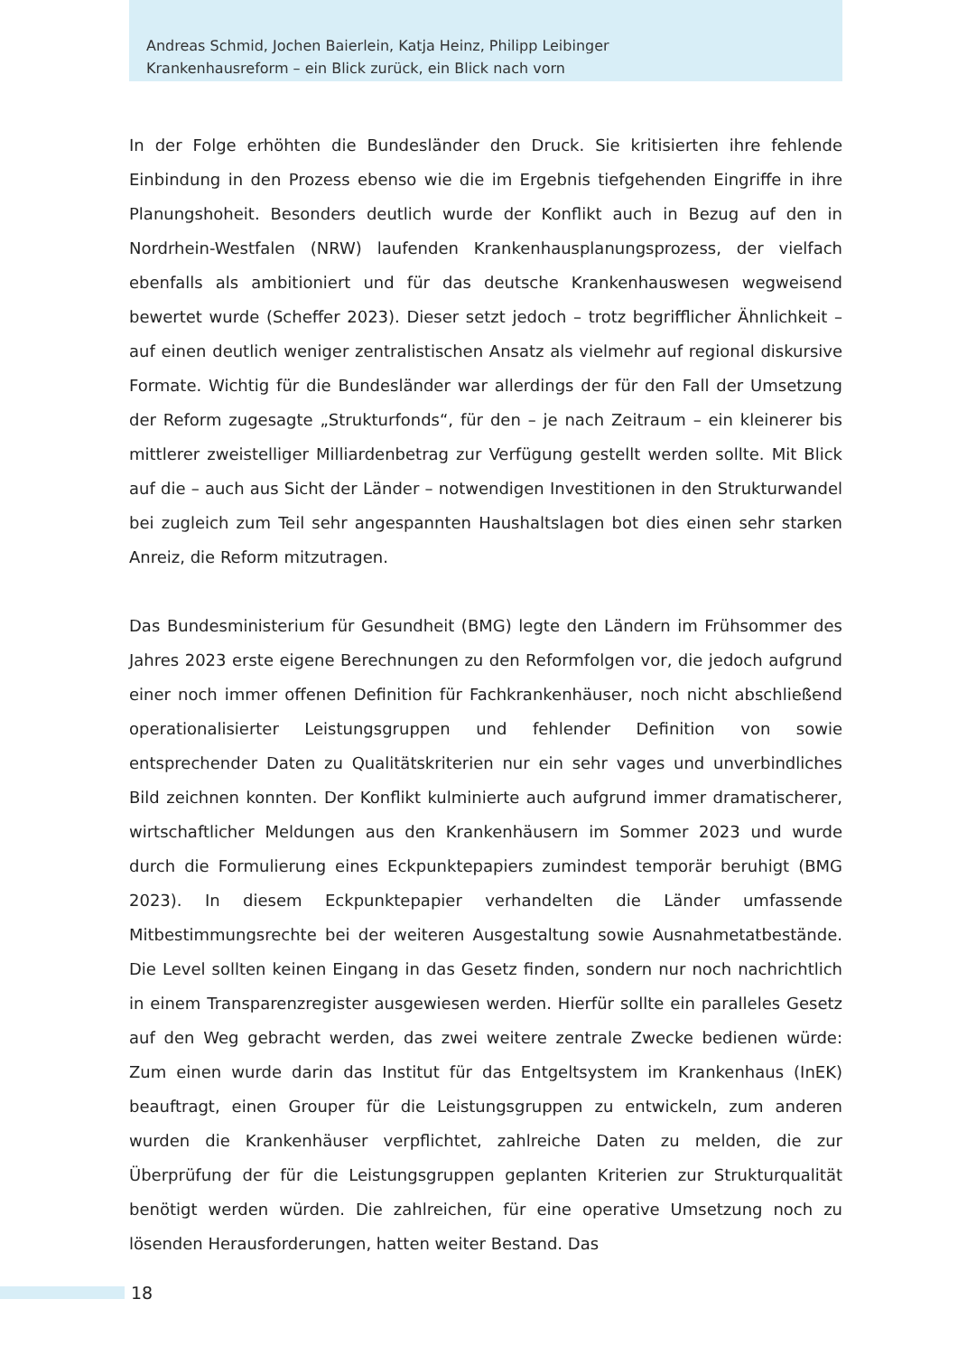Andreas Schmid, Jochen Baierlein, Katja Heinz, Philipp Leibinger
Krankenhausreform – ein Blick zurück, ein Blick nach vorn
In der Folge erhöhten die Bundesländer den Druck. Sie kritisierten ihre fehlende Einbindung in den Prozess ebenso wie die im Ergebnis tiefgehenden Eingriffe in ihre Planungshoheit. Besonders deutlich wurde der Konflikt auch in Bezug auf den in Nordrhein-Westfalen (NRW) laufenden Krankenhausplanungsprozess, der vielfach ebenfalls als ambitioniert und für das deutsche Krankenhauswesen wegweisend bewertet wurde (Scheffer 2023). Dieser setzt jedoch – trotz begrifflicher Ähnlichkeit – auf einen deutlich weniger zentralistischen Ansatz als vielmehr auf regional diskursive Formate. Wichtig für die Bundesländer war allerdings der für den Fall der Umsetzung der Reform zugesagte „Strukturfonds“, für den – je nach Zeitraum – ein kleinerer bis mittlerer zweistelliger Milliardenbetrag zur Verfügung gestellt werden sollte. Mit Blick auf die – auch aus Sicht der Länder – notwendigen Investitionen in den Strukturwandel bei zugleich zum Teil sehr angespannten Haushaltslagen bot dies einen sehr starken Anreiz, die Reform mitzutragen.
Das Bundesministerium für Gesundheit (BMG) legte den Ländern im Frühsommer des Jahres 2023 erste eigene Berechnungen zu den Reformfolgen vor, die jedoch aufgrund einer noch immer offenen Definition für Fachkrankenhäuser, noch nicht abschließend operationalisierter Leistungsgruppen und fehlender Definition von sowie entsprechender Daten zu Qualitätskriterien nur ein sehr vages und unverbindliches Bild zeichnen konnten. Der Konflikt kulminierte auch aufgrund immer dramatischerer, wirtschaftlicher Meldungen aus den Krankenhäusern im Sommer 2023 und wurde durch die Formulierung eines Eckpunktepapiers zumindest temporär beruhigt (BMG 2023). In diesem Eckpunktepapier verhandelten die Länder umfassende Mitbestimmungsrechte bei der weiteren Ausgestaltung sowie Ausnahmetatbestände. Die Level sollten keinen Eingang in das Gesetz finden, sondern nur noch nachrichtlich in einem Transparenzregister ausgewiesen werden. Hierfür sollte ein paralleles Gesetz auf den Weg gebracht werden, das zwei weitere zentrale Zwecke bedienen würde: Zum einen wurde darin das Institut für das Entgeltsystem im Krankenhaus (InEK) beauftragt, einen Grouper für die Leistungsgruppen zu entwickeln, zum anderen wurden die Krankenhäuser verpflichtet, zahlreiche Daten zu melden, die zur Überprüfung der für die Leistungsgruppen geplanten Kriterien zur Strukturqualität benötigt werden würden. Die zahlreichen, für eine operative Umsetzung noch zu lösenden Herausforderungen, hatten weiter Bestand. Das
18